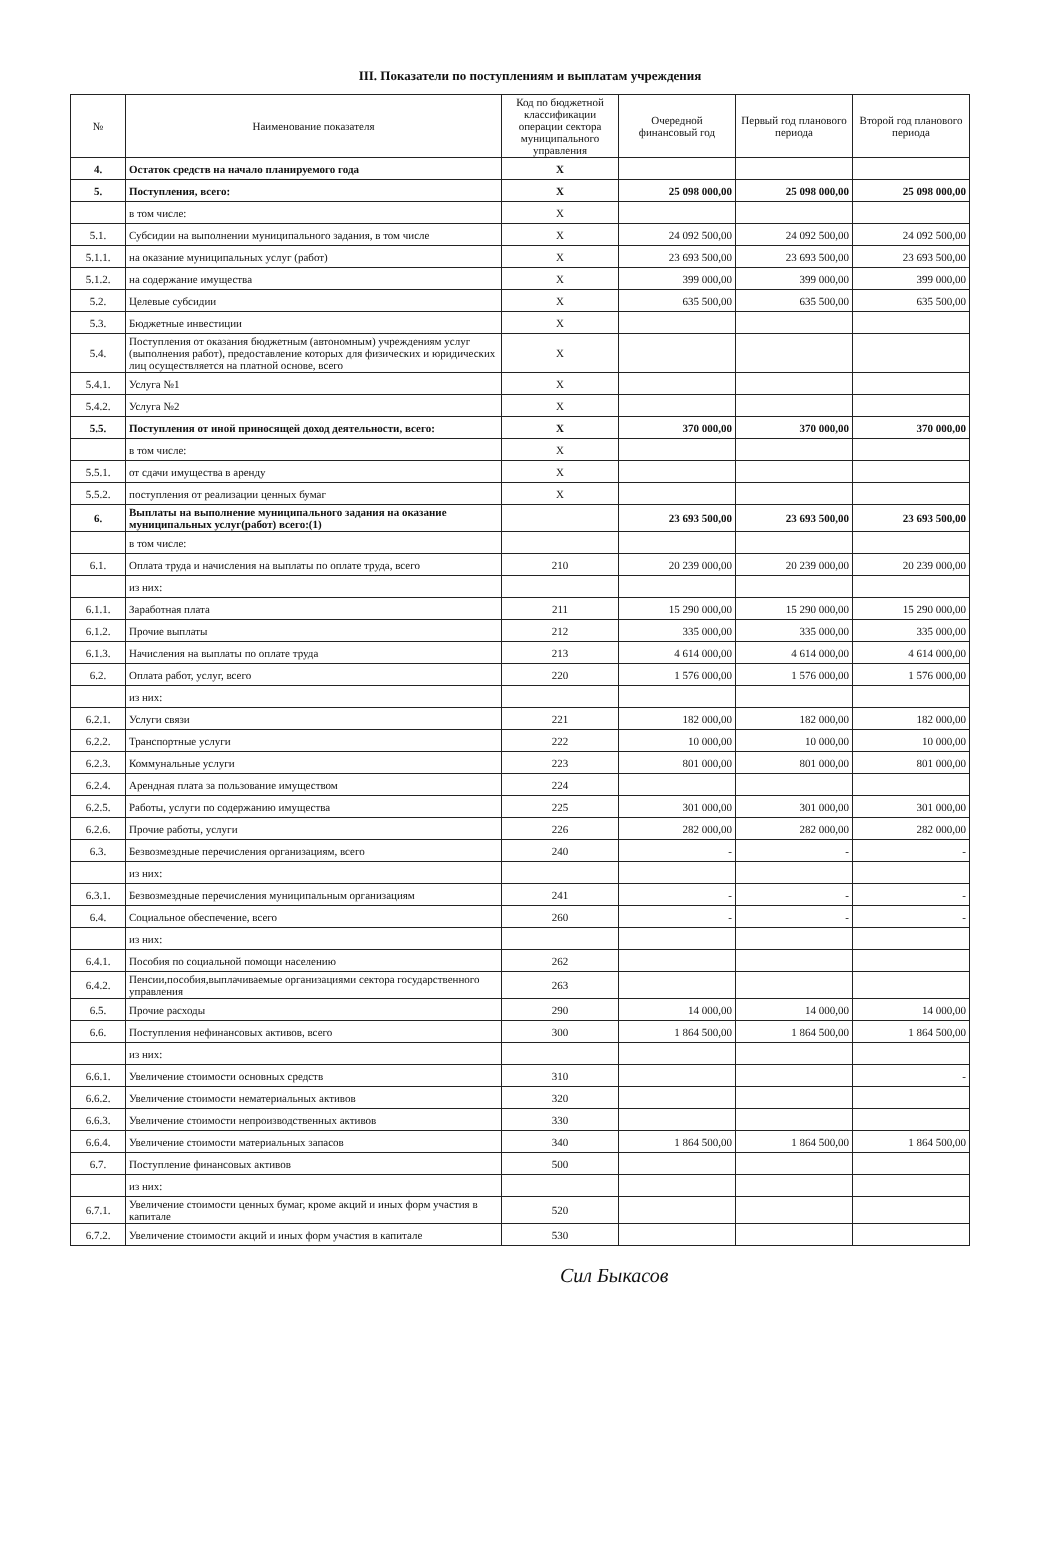III. Показатели по поступлениям и выплатам учреждения
| № | Наименование показателя | Код по бюджетной классификации операции сектора муниципального управления | Очередной финансовый год | Первый год планового периода | Второй год планового периода |
| --- | --- | --- | --- | --- | --- |
| 4. | Остаток средств на начало планируемого года | X | | | |
| 5. | Поступления, всего: | X | 25 098 000,00 | 25 098 000,00 | 25 098 000,00 |
| | в том числе: | X | | | |
| 5.1. | Субсидии на выполнении муниципального задания, в том числе | X | 24 092 500,00 | 24 092 500,00 | 24 092 500,00 |
| 5.1.1. | на оказание муниципальных услуг (работ) | X | 23 693 500,00 | 23 693 500,00 | 23 693 500,00 |
| 5.1.2. | на содержание имущества | X | 399 000,00 | 399 000,00 | 399 000,00 |
| 5.2. | Целевые субсидии | X | 635 500,00 | 635 500,00 | 635 500,00 |
| 5.3. | Бюджетные инвестиции | X | | | |
| 5.4. | Поступления от оказания бюджетным (автономным) учреждениям услуг (выполнения работ), предоставление которых для физических и юридических лиц осуществляется на платной основе, всего | X | | | |
| 5.4.1. | Услуга №1 | X | | | |
| 5.4.2. | Услуга №2 | X | | | |
| 5.5. | Поступления от иной приносящей доход деятельности, всего: | X | 370 000,00 | 370 000,00 | 370 000,00 |
| | в том числе: | X | | | |
| 5.5.1. | от сдачи имущества в аренду | X | | | |
| 5.5.2. | поступления от реализации ценных бумаг | X | | | |
| 6. | Выплаты на выполнение муниципального задания на оказание муниципальных услуг(работ) всего:(1) | | 23 693 500,00 | 23 693 500,00 | 23 693 500,00 |
| | в том числе: | | | | |
| 6.1. | Оплата труда и начисления на выплаты по оплате труда, всего | 210 | 20 239 000,00 | 20 239 000,00 | 20 239 000,00 |
| | из них: | | | | |
| 6.1.1. | Заработная плата | 211 | 15 290 000,00 | 15 290 000,00 | 15 290 000,00 |
| 6.1.2. | Прочие выплаты | 212 | 335 000,00 | 335 000,00 | 335 000,00 |
| 6.1.3. | Начисления на выплаты по оплате труда | 213 | 4 614 000,00 | 4 614 000,00 | 4 614 000,00 |
| 6.2. | Оплата работ, услуг, всего | 220 | 1 576 000,00 | 1 576 000,00 | 1 576 000,00 |
| | из них: | | | | |
| 6.2.1. | Услуги связи | 221 | 182 000,00 | 182 000,00 | 182 000,00 |
| 6.2.2. | Транспортные услуги | 222 | 10 000,00 | 10 000,00 | 10 000,00 |
| 6.2.3. | Коммунальные услуги | 223 | 801 000,00 | 801 000,00 | 801 000,00 |
| 6.2.4. | Арендная плата за пользование имуществом | 224 | | | |
| 6.2.5. | Работы, услуги по содержанию имущества | 225 | 301 000,00 | 301 000,00 | 301 000,00 |
| 6.2.6. | Прочие работы, услуги | 226 | 282 000,00 | 282 000,00 | 282 000,00 |
| 6.3. | Безвозмездные перечисления организациям, всего | 240 | - | - | - |
| | из них: | | | | |
| 6.3.1. | Безвозмездные перечисления муниципальным организациям | 241 | - | - | - |
| 6.4. | Социальное обеспечение, всего | 260 | - | - | - |
| | из них: | | | | |
| 6.4.1. | Пособия по социальной помощи населению | 262 | | | |
| 6.4.2. | Пенсии,пособия,выплачиваемые организациями сектора государственного управления | 263 | | | |
| 6.5. | Прочие расходы | 290 | 14 000,00 | 14 000,00 | 14 000,00 |
| 6.6. | Поступления нефинансовых активов, всего | 300 | 1 864 500,00 | 1 864 500,00 | 1 864 500,00 |
| | из них: | | | | |
| 6.6.1. | Увеличение стоимости основных средств | 310 | | | - |
| 6.6.2. | Увеличение стоимости нематериальных активов | 320 | | | |
| 6.6.3. | Увеличение стоимости непроизводственных активов | 330 | | | |
| 6.6.4. | Увеличение стоимости материальных запасов | 340 | 1 864 500,00 | 1 864 500,00 | 1 864 500,00 |
| 6.7. | Поступление финансовых активов | 500 | | | |
| | из них: | | | | |
| 6.7.1. | Увеличение стоимости ценных бумаг, кроме акций и иных форм участия в капитале | 520 | | | |
| 6.7.2. | Увеличение стоимости акций и иных форм участия в капитале | 530 | | | |
Сил Быкасов